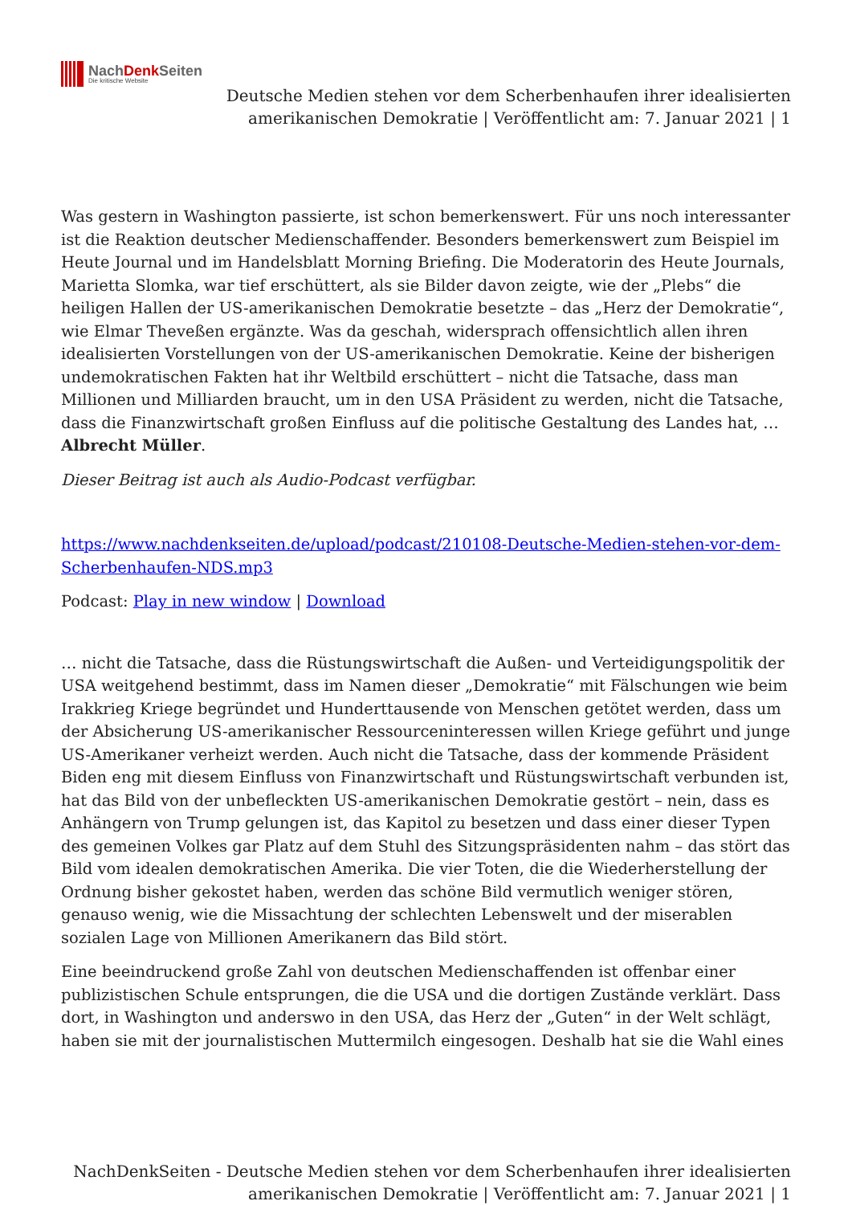NachDenk Seiten
Die kritische Website
Deutsche Medien stehen vor dem Scherbenhaufen ihrer idealisierten
amerikanischen Demokratie | Veröffentlicht am: 7. Januar 2021 | 1
Was gestern in Washington passierte, ist schon bemerkenswert. Für uns noch interessanter ist die Reaktion deutscher Medienschaffender. Besonders bemerkenswert zum Beispiel im Heute Journal und im Handelsblatt Morning Briefing. Die Moderatorin des Heute Journals, Marietta Slomka, war tief erschüttert, als sie Bilder davon zeigte, wie der „Plebs“ die heiligen Hallen der US-amerikanischen Demokratie besetzte – das „Herz der Demokratie“, wie Elmar Theveßen ergänzte. Was da geschah, widersprach offensichtlich allen ihren idealisierten Vorstellungen von der US-amerikanischen Demokratie. Keine der bisherigen undemokratischen Fakten hat ihr Weltbild erschüttert – nicht die Tatsache, dass man Millionen und Milliarden braucht, um in den USA Präsident zu werden, nicht die Tatsache, dass die Finanzwirtschaft großen Einfluss auf die politische Gestaltung des Landes hat, … Albrecht Müller.
Dieser Beitrag ist auch als Audio-Podcast verfügbar.
https://www.nachdenkseiten.de/upload/podcast/210108-Deutsche-Medien-stehen-vor-dem-Scherbenhaufen-NDS.mp3
Podcast: Play in new window | Download
… nicht die Tatsache, dass die Rüstungswirtschaft die Außen- und Verteidigungspolitik der USA weitgehend bestimmt, dass im Namen dieser „Demokratie“ mit Fälschungen wie beim Irakkrieg Kriege begründet und Hunderttausende von Menschen getötet werden, dass um der Absicherung US-amerikanischer Ressourceninteressen willen Kriege geführt und junge US-Amerikaner verheizt werden. Auch nicht die Tatsache, dass der kommende Präsident Biden eng mit diesem Einfluss von Finanzwirtschaft und Rüstungswirtschaft verbunden ist, hat das Bild von der unbefleckten US-amerikanischen Demokratie gestört – nein, dass es Anhängern von Trump gelungen ist, das Kapitol zu besetzen und dass einer dieser Typen des gemeinen Volkes gar Platz auf dem Stuhl des Sitzungspräsidenten nahm – das stört das Bild vom idealen demokratischen Amerika. Die vier Toten, die die Wiederherstellung der Ordnung bisher gekostet haben, werden das schöne Bild vermutlich weniger stören, genauso wenig, wie die Missachtung der schlechten Lebenswelt und der miserablen sozialen Lage von Millionen Amerikanern das Bild stört.
Eine beeindruckend große Zahl von deutschen Medienschaffenden ist offenbar einer publizistischen Schule entsprungen, die die USA und die dortigen Zustände verklärt. Dass dort, in Washington und anderswo in den USA, das Herz der „Guten“ in der Welt schlägt, haben sie mit der journalistischen Muttermilch eingesogen. Deshalb hat sie die Wahl eines
NachDenkSeiten - Deutsche Medien stehen vor dem Scherbenhaufen ihrer idealisierten
amerikanischen Demokratie | Veröffentlicht am: 7. Januar 2021 | 1